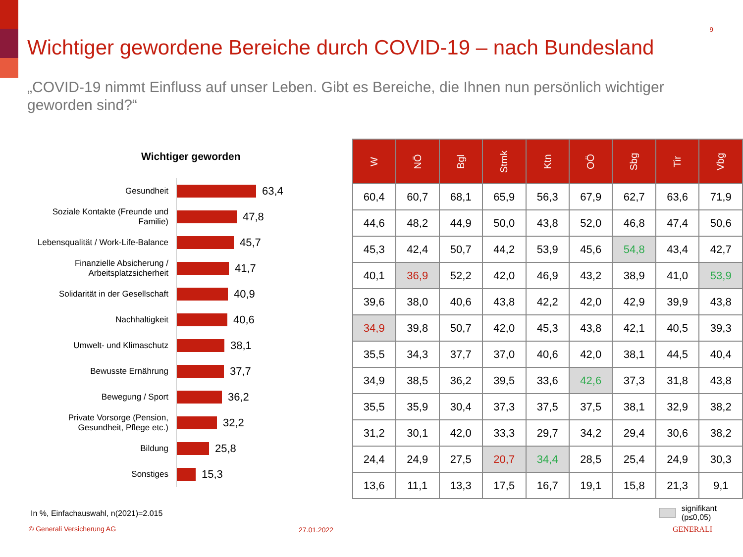9
Wichtiger gewordene Bereiche durch COVID-19 – nach Bundesland
„COVID-19 nimmt Einfluss auf unser Leben. Gibt es Bereiche, die Ihnen nun persönlich wichtiger geworden sind?“
Wichtiger geworden
Gesundheit
63,4
Soziale Kontakte (Freunde und Familie)
47,8
Lebensqualität / Work-Life-Balance
45,7
Finanzielle Absicherung / Arbeitsplatzsicherheit
41,7
Solidarität in der Gesellschaft
40,9
Nachhaltigkeit
40,6
Umwelt- und Klimaschutz
38,1
Bewusste Ernährung
37,7
Bewegung / Sport
36,2
Private Vorsorge (Pension, Gesundheit, Pflege etc.)
32,2
Bildung
25,8
Sonstiges
15,3
| W | NÖ | Bgl | Stmk | Ktn | OÖ | Sbg | Tir | Vbg |
| --- | --- | --- | --- | --- | --- | --- | --- | --- |
| 60,4 | 60,7 | 68,1 | 65,9 | 56,3 | 67,9 | 62,7 | 63,6 | 71,9 |
| 44,6 | 48,2 | 44,9 | 50,0 | 43,8 | 52,0 | 46,8 | 47,4 | 50,6 |
| 45,3 | 42,4 | 50,7 | 44,2 | 53,9 | 45,6 | 54,8 | 43,4 | 42,7 |
| 40,1 | 36,9 | 52,2 | 42,0 | 46,9 | 43,2 | 38,9 | 41,0 | 53,9 |
| 39,6 | 38,0 | 40,6 | 43,8 | 42,2 | 42,0 | 42,9 | 39,9 | 43,8 |
| 34,9 | 39,8 | 50,7 | 42,0 | 45,3 | 43,8 | 42,1 | 40,5 | 39,3 |
| 35,5 | 34,3 | 37,7 | 37,0 | 40,6 | 42,0 | 38,1 | 44,5 | 40,4 |
| 34,9 | 38,5 | 36,2 | 39,5 | 33,6 | 42,6 | 37,3 | 31,8 | 43,8 |
| 35,5 | 35,9 | 30,4 | 37,3 | 37,5 | 37,5 | 38,1 | 32,9 | 38,2 |
| 31,2 | 30,1 | 42,0 | 33,3 | 29,7 | 34,2 | 29,4 | 30,6 | 38,2 |
| 24,4 | 24,9 | 27,5 | 20,7 | 34,4 | 28,5 | 25,4 | 24,9 | 30,3 |
| 13,6 | 11,1 | 13,3 | 17,5 | 16,7 | 19,1 | 15,8 | 21,3 | 9,1 |
signifikant (p≤0,05)
In %, Einfachauswahl, n(2021)=2.015
© Generali Versicherung AG 27.01.2022 GENERALI